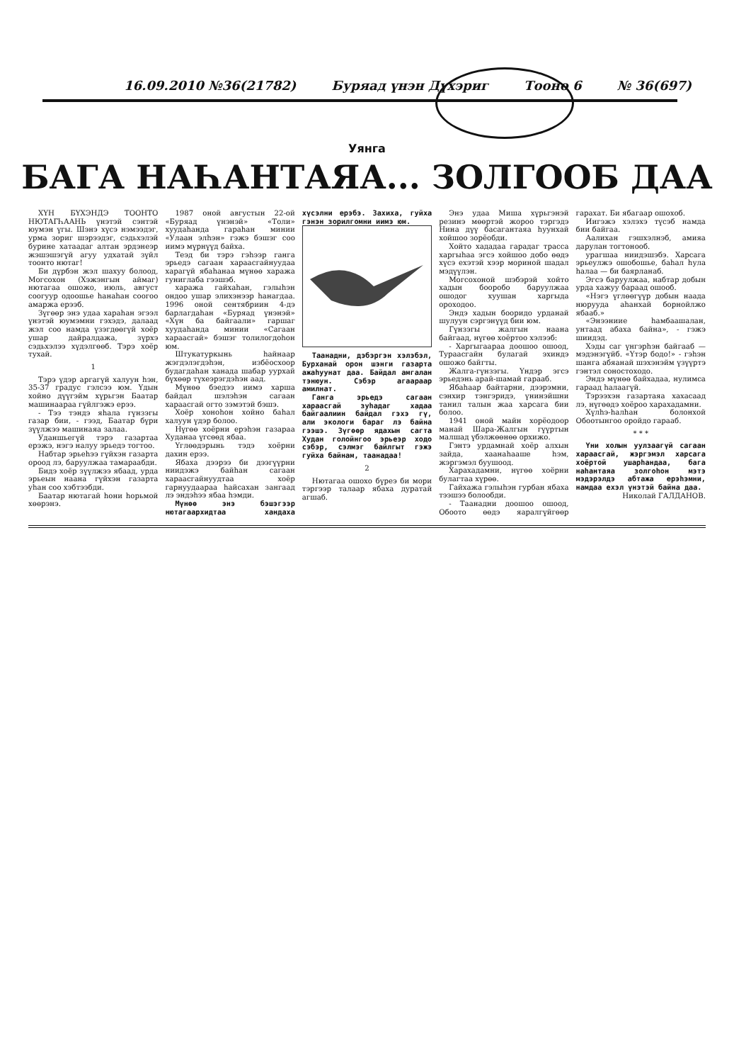16.09.2010 №36(21782) Буряад үнэн Дүхэриг Тооно 6 № 36(697)
Уянга
БАГА НАҺАНТАЯА... ЗОЛГООБ ДАА
ХҮН БҮХЭНДЭ ТООНТО НЮТАГҺААНЬ үнэтэй сэнтэй юумэн үгы. Шэнэ хүсэ нэмээдэг, урма зориг шэрээдэг, сэдьхэлэй бурине хатаадаг алтан эрдэнеэр жэшэшэгүй агуу удхатай зүйл тоонто нютаг!
Би дүрбэн жэл шахуу болоод, Могсохон (Хэжэнгын аймаг) нютагаа ошожо, июль, август соогуур одоошье һанаһан соогоо амаржа ерээб.
Зүгөөр энэ удаа хараһан эгээл үнэтэй юумэмни гэхэдэ, далаад жэл соо намда үзэгдөөгүй хоёр ушар дайралдажа, зүрхэ сэдьхэлээ хүдэлгөөб. Тэрэ хоёр тухай.
1
Тэрэ үдэр аргагүй халуун һэн, 35-37 градус гэлсээ юм. Үдын хойно дүүгэйм хүрьгэн Баатар машинаараа гүйлгэжэ ерээ.
- Тээ тэндэ яһала гүнзэгы газар бии, - гээд, Баатар бүри зүүлжээ машинаяа залаа.
Уданшьегүй тэрэ газартаа ерэжэ, нэгэ налуу эрьедэ тогтоо.
Набтар эрьеһээ гүйхэн газарта ороод лэ, баруулжаа тамараабди.
Бидэ хоёр зүүлжээ ябаад, урда эрьеын наана гүйхэн газарта уһан соо хэбтээбди.
Баатар нютагай һони һорьмой хөөрэнэ.
1987 оной августын 22-ой «Буряад үнэнэй» «Толи» хуудаһанда гараһан минии «Улаан элһэн» гэжэ бэшэг соо иимэ мүрнүүд байха.
Теэд би тэрэ гэһээр ганга эрьедэ сагаан хараасгайнуудаа харагүй ябаһанаа мүнөө хаража гуниглаба гээшэб.
хаража гайхаһан, гэлыһэн ондоо ушар элихэнээр һанагдаа. 1996 оной сентябриин 4-дэ барлагдаһан «Буряад үнэнэй» «Хүн ба байгаали» гаршаг хуудаһанда минии «Сагаан хараасгай» бэшэг толилогдоһон юм.
Штукатуркынь һайнаар жэгдэлэгдэһэн, избёосхоор будагдаһан ханада шабар уурхай бүхөөр түхеэрэгдэһэн аад.
Мүнөө бэедээ иимэ харша байдал шэлэһэн сагаан хараасгай огто зэмэтэй бэшэ.
Хоёр хоноһон хойно баһал халуун үдэр болоо.
Нүгөө хоёрни ерэһэн газараа Худанаа үгсөөд ябаа.
Үглөөдэрынь тэдэ хоёрни дахин ерээ.
Ябаха дээрээ би дээгүүрни ниидэжэ байһан сагаан хараасгайнуудтаа хоёр гарнуудаараа һайсахан зангаад лэ эндэһээ ябаа һэмди.
Мүнөө энэ бэшэгээр нютагаархидтаа хандаха хүсэлни ерэбэ. Захиха, гуйха гэнэн зорилгомни иимэ юм.
Таанадни, дэбэргэн хэлэбэл, Бурханай орон шэнги газарта ажаһуунат даа. Байдал амгалан тэнюун. Сэбэр агаараар амилнат.
Ганга эрьедэ сагаан хараасгай зуһадаг хадаа байгаалиин байдал гэхэ гү, али экологи бараг лэ байна гээшэ. Зүгөөр ядахын сагта Худан голойнгоо эрьеэр ходо сэбэр, сэлмэг байлгыт гэжэ гуйха байнам, таанадаа!
2
Нютагаа ошохо бүреэ би мори тэргээр талаар ябаха дуратай агшаб.
Энэ удаа Миша хүрьгэнэй резинэ мөөртэй жороо тэргэдэ Нина дүү басагантаяа һуунхай хойшоо зорёобди.
Хойто хададаа гарадаг трасса харгыһаа эгсэ хойшоо добо өөдэ хүсэ ехэтэй хээр мориной шадал мэдүүлэн.
Могсохоной шэбэрэй хойто хадын бооробо баруулжаа ошодог хуушан харгыда ороходоо.
Эндэ хадын бооридо урданай шулуун сэргэнүүд бии юм.
Гүнзэгы жалгын наана байгаад, нүгөө хоёртоо хэлээб:
- Харгыгаараа доошоо ошоод, Тураасгайн булагай эхиндэ ошожо байгты.
Жалга-гүнзэгы. Үндэр эгсэ эрьедэнь арай-шамай гарааб.
Ябаһаар байтарни, дээрэмни, сэнхир тэнгэридэ, үнинэйшни танил талын жаа харсага бии болоо.
1941 оной майн хорёодоор манай Шара-Жалгын гүүртын малшад үбэлжөөнөө орхижо.
Гэнтэ урдамнай хоёр алхын зайда, хаанаһааше һэм, жэргэмэл буушоод.
Харахадамни, нүгөө хоёрни булагтаа хүрөө.
Гайхажа гэлыһэн гурбан ябаха тээшээ болообди.
- Таанадни доошоо ошоод, Обоото өөдэ яаралгүйгөөр гарахат. Би ябагаар ошохоб.
Иигэжэ хэлэхэ түсэб намда бии байгаа.
Аалихан гэшхэлнэб, амияа дарулан тогтонооб.
урагшаа ниидэшэбэ. Харсага эрьеулжэ ошобошье, баһал һула һалаа — би баярланаб.
Эгсэ баруулжаа, набтар добын урда хажуу бараад ошооб.
«Нэгэ үглөөгүүр добын наада нюрууда аһанхай борнойлжо ябааб.»
«Энээниие һамбаашалан, унтаад абаха байна», - гэжэ шиидэд.
Хэды саг үнгэрһэн байгааб — мэдэнэгүйб. «Үтэр бодо!» - гэһэн шанга абяанай шэхэнэйм үзүүртэ гэнтэл соностоходо.
Эндэ мүнөө байхадаа, нулимса гараад һалаагүй.
Тэрээхэн газартаяа хахасаад лэ, нүгөөдэ хоёроо харахадамни.
Хүлһэ-һалһан болонхой Обоотынгоо оройдо гарааб.
* * *
Үни холын уулзаагүй сагаан хараасгай, жэргэмэл харсага хоёртой ушарһандаа, бага наһантаяа золгоһон мэтэ мэдэрэлдэ абтажа ерэһэмни, намдаа ехэл үнэтэй байна даа.
Николай ГАЛДАНОВ.